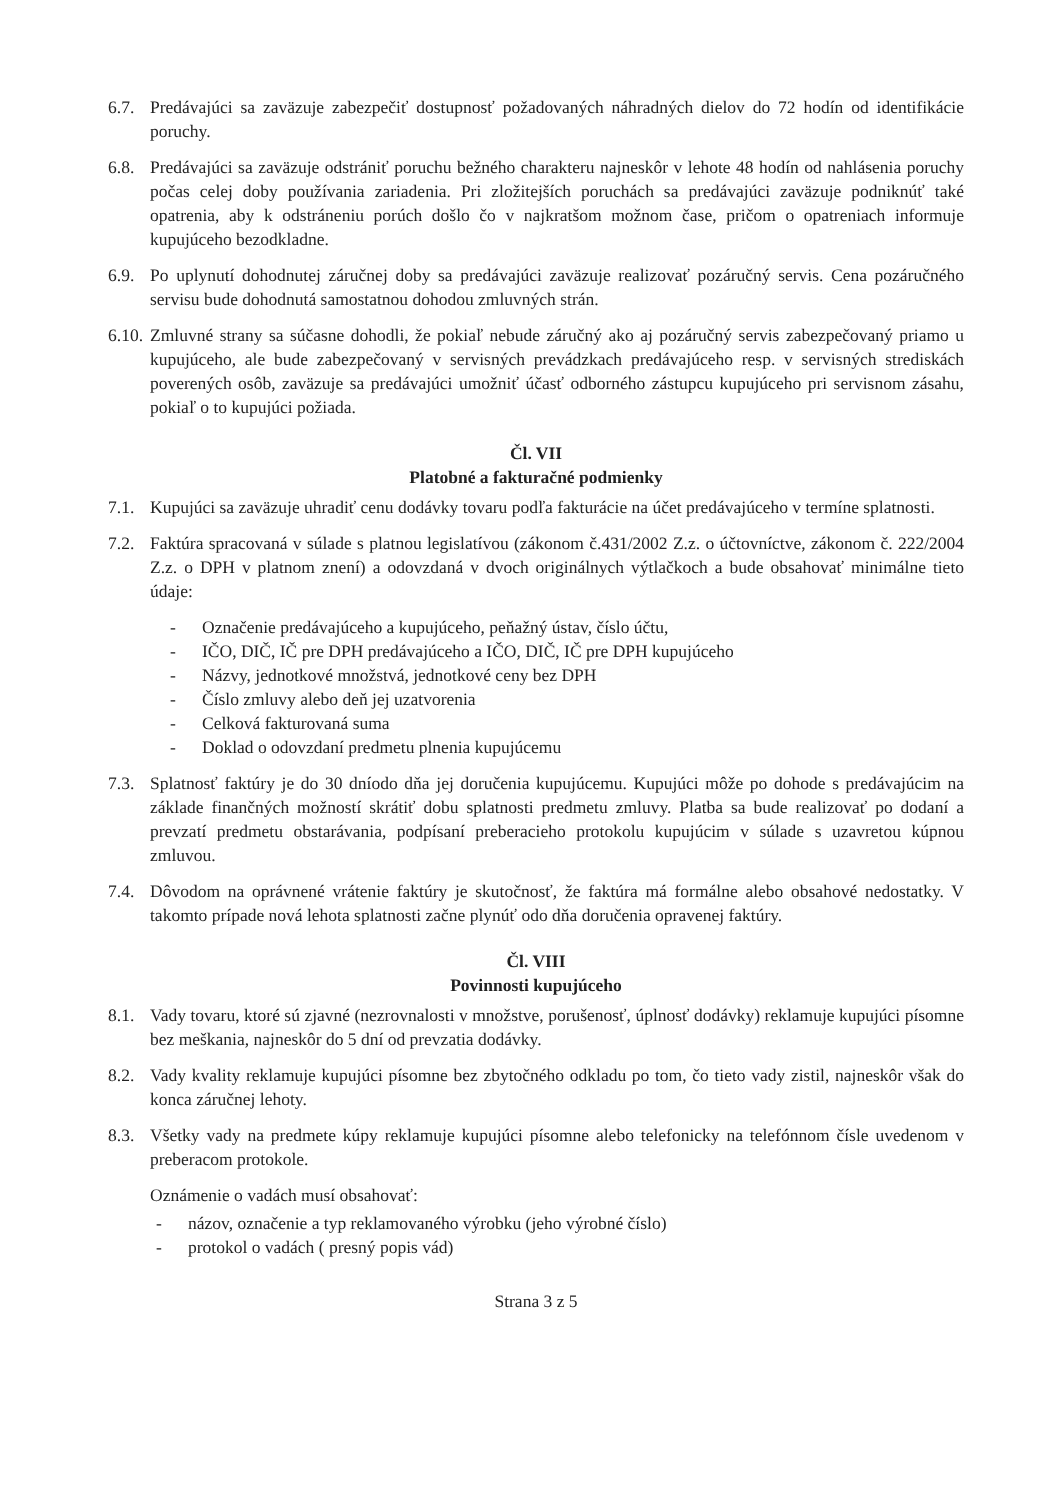6.7. Predávajúci sa zaväzuje zabezpečiť dostupnosť požadovaných náhradných dielov do 72 hodín od identifikácie poruchy.
6.8. Predávajúci sa zaväzuje odstrániť poruchu bežného charakteru najneskôr v lehote 48 hodín od nahlásenia poruchy počas celej doby používania zariadenia. Pri zložitejších poruchách sa predávajúci zaväzuje podniknúť také opatrenia, aby k odstráneniu porúch došlo čo v najkratšom možnom čase, pričom o opatreniach informuje kupujúceho bezodkladne.
6.9. Po uplynutí dohodnutej záručnej doby sa predávajúci zaväzuje realizovať pozáručný servis. Cena pozáručného servisu bude dohodnutá samostatnou dohodou zmluvných strán.
6.10.
Zmluvné strany sa súčasne dohodli, že pokiaľ nebude záručný ako aj pozáručný servis zabezpečovaný priamo u kupujúceho, ale bude zabezpečovaný v servisných prevádzkach predávajúceho resp. v servisných strediskách poverených osôb, zaväzuje sa predávajúci umožniť účasť odborného zástupcu kupujúceho pri servisnom zásahu, pokiaľ o to kupujúci požiada.
Čl. VII
Platobné a fakturačné podmienky
7.1. Kupujúci sa zaväzuje uhradiť cenu dodávky tovaru podľa fakturácie na účet predávajúceho v termíne splatnosti.
7.2. Faktúra spracovaná v súlade s platnou legislatívou (zákonom č.431/2002 Z.z. o účtovníctve, zákonom č. 222/2004 Z.z. o DPH v platnom znení) a odovzdaná v dvoch originálnych výtlačkoch a bude obsahovať minimálne tieto údaje:
- Označenie predávajúceho a kupujúceho, peňažný ústav, číslo účtu,
- IČO, DIČ, IČ pre DPH predávajúceho a IČO, DIČ, IČ pre DPH kupujúceho
- Názvy, jednotkové množstvá, jednotkové ceny bez DPH
- Číslo zmluvy alebo deň jej uzatvorenia
- Celková fakturovaná suma
- Doklad o odovzdaní predmetu plnenia kupujúcemu
7.3. Splatnosť faktúry je do 30 dníodo dňa jej doručenia kupujúcemu. Kupujúci môže po dohode s predávajúcim na základe finančných možností skrátiť dobu splatnosti predmetu zmluvy. Platba sa bude realizovať po dodaní a prevzatí predmetu obstarávania, podpísaní preberacieho protokolu kupujúcim v súlade s uzavretou kúpnou zmluvou.
7.4. Dôvodom na oprávnené vrátenie faktúry je skutočnosť, že faktúra má formálne alebo obsahové nedostatky. V takomto prípade nová lehota splatnosti začne plynúť odo dňa doručenia opravenej faktúry.
Čl. VIII
Povinnosti kupujúceho
8.1. Vady tovaru, ktoré sú zjavné (nezrovnalosti v množstve, porušenosť, úplnosť dodávky) reklamuje kupujúci písomne bez meškania, najneskôr do 5 dní od prevzatia dodávky.
8.2. Vady kvality reklamuje kupujúci písomne bez zbytočného odkladu po tom, čo tieto vady zistil, najneskôr však do konca záručnej lehoty.
8.3. Všetky vady na predmete kúpy reklamuje kupujúci písomne alebo telefonicky na telefónnom čísle uvedenom v preberacom protokole.
Oznámenie o vadách musí obsahovať:
- názov, označenie a typ reklamovaného výrobku (jeho výrobné číslo)
- protokol o vadách ( presný popis vád)
Strana 3 z 5